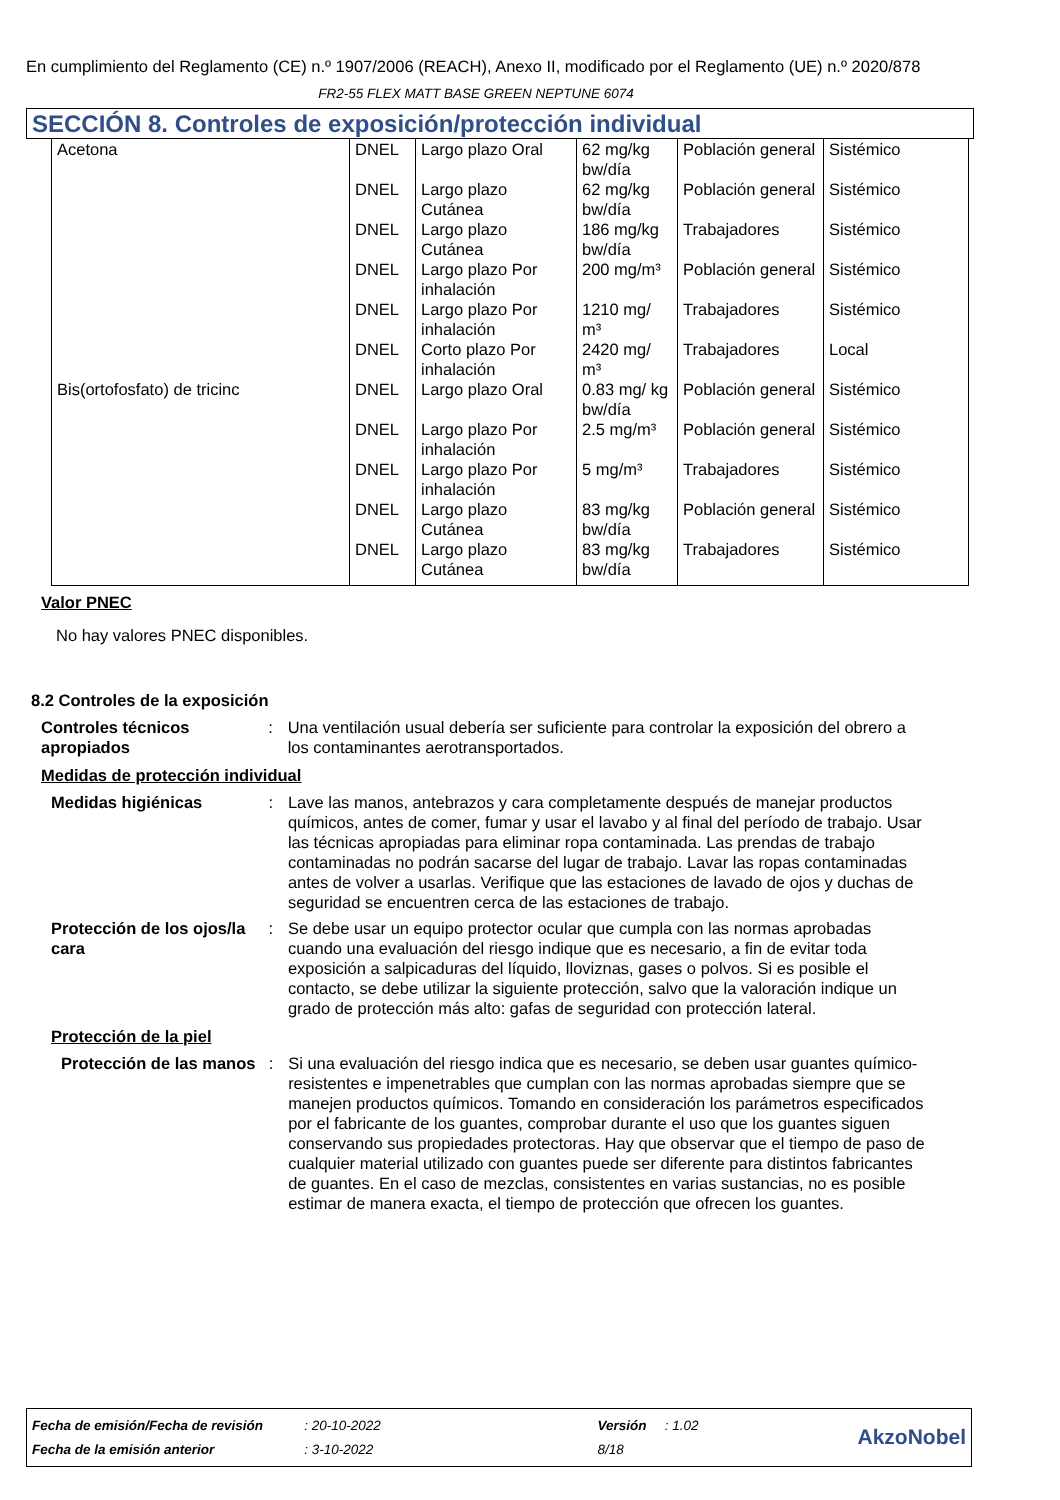En cumplimiento del Reglamento (CE) n.º 1907/2006 (REACH), Anexo II, modificado por el Reglamento (UE) n.º 2020/878
FR2-55 FLEX MATT BASE GREEN NEPTUNE 6074
SECCIÓN 8. Controles de exposición/protección individual
| Acetona | DNEL | Largo plazo Oral | 62 mg/kg bw/día | Población general | Sistémico |
| | DNEL | Largo plazo Cutánea | 62 mg/kg bw/día | Población general | Sistémico |
| | DNEL | Largo plazo Cutánea | 186 mg/kg bw/día | Trabajadores | Sistémico |
| | DNEL | Largo plazo Por inhalación | 200 mg/m³ | Población general | Sistémico |
| | DNEL | Largo plazo Por inhalación | 1210 mg/ m³ | Trabajadores | Sistémico |
| | DNEL | Corto plazo Por inhalación | 2420 mg/ m³ | Trabajadores | Local |
| Bis(ortofosfato) de tricinc | DNEL | Largo plazo Oral | 0.83 mg/ kg bw/día | Población general | Sistémico |
| | DNEL | Largo plazo Por inhalación | 2.5 mg/m³ | Población general | Sistémico |
| | DNEL | Largo plazo Por inhalación | 5 mg/m³ | Trabajadores | Sistémico |
| | DNEL | Largo plazo Cutánea | 83 mg/kg bw/día | Población general | Sistémico |
| | DNEL | Largo plazo Cutánea | 83 mg/kg bw/día | Trabajadores | Sistémico |
Valor PNEC
No hay valores PNEC disponibles.
8.2 Controles de la exposición
Controles técnicos apropiados
: Una ventilación usual debería ser suficiente para controlar la exposición del obrero a los contaminantes aerotransportados.
Medidas de protección individual
Medidas higiénicas : Lave las manos, antebrazos y cara completamente después de manejar productos químicos, antes de comer, fumar y usar el lavabo y al final del período de trabajo. Usar las técnicas apropiadas para eliminar ropa contaminada. Las prendas de trabajo contaminadas no podrán sacarse del lugar de trabajo. Lavar las ropas contaminadas antes de volver a usarlas. Verifique que las estaciones de lavado de ojos y duchas de seguridad se encuentren cerca de las estaciones de trabajo.
Protección de los ojos/la cara
: Se debe usar un equipo protector ocular que cumpla con las normas aprobadas cuando una evaluación del riesgo indique que es necesario, a fin de evitar toda exposición a salpicaduras del líquido, lloviznas, gases o polvos. Si es posible el contacto, se debe utilizar la siguiente protección, salvo que la valoración indique un grado de protección más alto: gafas de seguridad con protección lateral.
Protección de la piel
Protección de las manos
: Si una evaluación del riesgo indica que es necesario, se deben usar guantes químico-resistentes e impenetrables que cumplan con las normas aprobadas siempre que se manejen productos químicos. Tomando en consideración los parámetros especificados por el fabricante de los guantes, comprobar durante el uso que los guantes siguen conservando sus propiedades protectoras. Hay que observar que el tiempo de paso de cualquier material utilizado con guantes puede ser diferente para distintos fabricantes de guantes. En el caso de mezclas, consistentes en varias sustancias, no es posible estimar de manera exacta, el tiempo de protección que ofrecen los guantes.
| Fecha de emisión/Fecha de revisión | : 20-10-2022 | Versión | : 1.02 | AkzoNobel |
| Fecha de la emisión anterior | : 3-10-2022 | 8/18 | | |